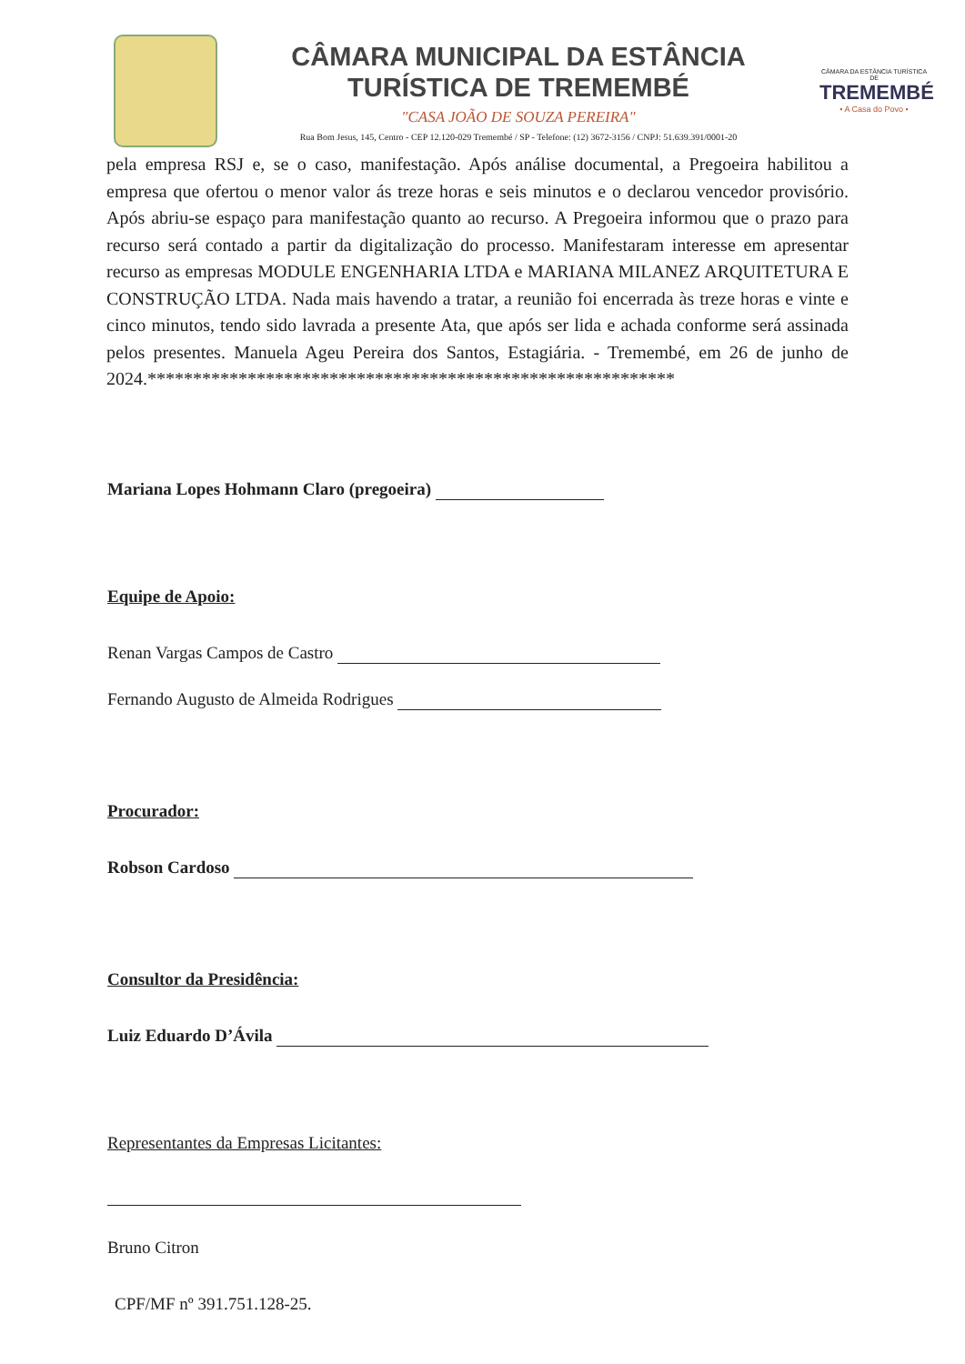CÂMARA MUNICIPAL DA ESTÂNCIA
TURÍSTICA DE TREMEMBÉ
"CASA JOÃO DE SOUZA PEREIRA"
Rua Bom Jesus, 145, Centro - CEP 12.120-029 Tremembé / SP - Telefone: (12) 3672-3156 / CNPJ: 51.639.391/0001-20
CÂMARA DA ESTÂNCIA TURÍSTICA DE
TREMEMBÉ
• A Casa do Povo •
pela empresa RSJ e, se o caso, manifestação. Após análise documental, a Pregoeira habilitou a empresa que ofertou o menor valor ás treze horas e seis minutos e o declarou vencedor provisório. Após abriu-se espaço para manifestação quanto ao recurso. A Pregoeira informou que o prazo para recurso será contado a partir da digitalização do processo. Manifestaram interesse em apresentar recurso as empresas MODULE ENGENHARIA LTDA e MARIANA MILANEZ ARQUITETURA E CONSTRUÇÃO LTDA. Nada mais havendo a tratar, a reunião foi encerrada às treze horas e vinte e cinco minutos, tendo sido lavrada a presente Ata, que após ser lida e achada conforme será assinada pelos presentes. Manuela Ageu Pereira dos Santos, Estagiária. - Tremembé, em 26 de junho de 2024.**********************************************************
Mariana Lopes Hohmann Claro (pregoeira)
Equipe de Apoio:
Renan Vargas Campos de Castro
Fernando Augusto de Almeida Rodrigues
Procurador:
Robson Cardoso
Consultor da Presidência:
Luiz Eduardo D’Ávila
Representantes da Empresas Licitantes:
Bruno Citron
CPF/MF nº 391.751.128-25.